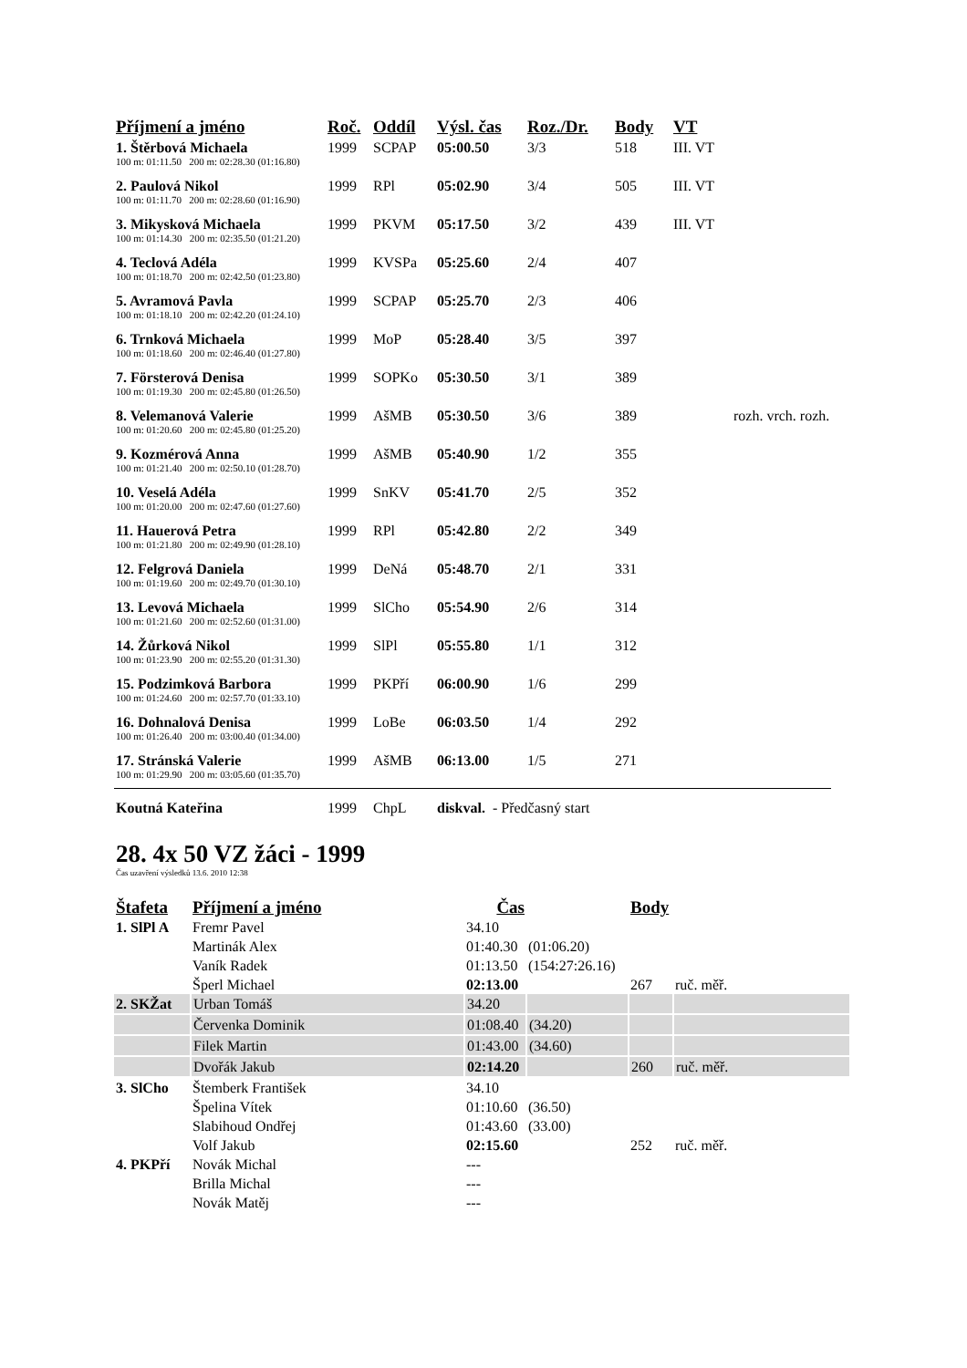| Příjmení a jméno | Roč. | Oddíl | Výsl. čas | Roz./Dr. | Body | VT | |
| --- | --- | --- | --- | --- | --- | --- | --- |
| 1. Štěrbová Michaela | 1999 | SCPAP | 05:00.50 | 3/3 | 518 | III. VT | |
| 100 m: 01:11.50 200 m: 02:28.30 (01:16.80) | | | | | | | |
| 2. Paulová Nikol | 1999 | RPl | 05:02.90 | 3/4 | 505 | III. VT | |
| 100 m: 01:11.70 200 m: 02:28.60 (01:16.90) | | | | | | | |
| 3. Mikysková Michaela | 1999 | PKVM | 05:17.50 | 3/2 | 439 | III. VT | |
| 100 m: 01:14.30 200 m: 02:35.50 (01:21.20) | | | | | | | |
| 4. Teclová Adéla | 1999 | KVSPa | 05:25.60 | 2/4 | 407 | | |
| 100 m: 01:18.70 200 m: 02:42.50 (01:23.80) | | | | | | | |
| 5. Avramová Pavla | 1999 | SCPAP | 05:25.70 | 2/3 | 406 | | |
| 100 m: 01:18.10 200 m: 02:42.20 (01:24.10) | | | | | | | |
| 6. Trnková Michaela | 1999 | MoP | 05:28.40 | 3/5 | 397 | | |
| 100 m: 01:18.60 200 m: 02:46.40 (01:27.80) | | | | | | | |
| 7. Försterová Denisa | 1999 | SOPKo | 05:30.50 | 3/1 | 389 | | |
| 100 m: 01:19.30 200 m: 02:45.80 (01:26.50) | | | | | | | |
| 8. Velemanová Valerie | 1999 | AšMB | 05:30.50 | 3/6 | 389 | | rozh. vrch. rozh. |
| 100 m: 01:20.60 200 m: 02:45.80 (01:25.20) | | | | | | | |
| 9. Kozmérová Anna | 1999 | AšMB | 05:40.90 | 1/2 | 355 | | |
| 100 m: 01:21.40 200 m: 02:50.10 (01:28.70) | | | | | | | |
| 10. Veselá Adéla | 1999 | SnKV | 05:41.70 | 2/5 | 352 | | |
| 100 m: 01:20.00 200 m: 02:47.60 (01:27.60) | | | | | | | |
| 11. Hauerová Petra | 1999 | RPl | 05:42.80 | 2/2 | 349 | | |
| 100 m: 01:21.80 200 m: 02:49.90 (01:28.10) | | | | | | | |
| 12. Felgrová Daniela | 1999 | DeNá | 05:48.70 | 2/1 | 331 | | |
| 100 m: 01:19.60 200 m: 02:49.70 (01:30.10) | | | | | | | |
| 13. Levová Michaela | 1999 | SlCho | 05:54.90 | 2/6 | 314 | | |
| 100 m: 01:21.60 200 m: 02:52.60 (01:31.00) | | | | | | | |
| 14. Žůrková Nikol | 1999 | SlPl | 05:55.80 | 1/1 | 312 | | |
| 100 m: 01:23.90 200 m: 02:55.20 (01:31.30) | | | | | | | |
| 15. Podzimková Barbora | 1999 | PKPří | 06:00.90 | 1/6 | 299 | | |
| 100 m: 01:24.60 200 m: 02:57.70 (01:33.10) | | | | | | | |
| 16. Dohnalová Denisa | 1999 | LoBe | 06:03.50 | 1/4 | 292 | | |
| 100 m: 01:26.40 200 m: 03:00.40 (01:34.00) | | | | | | | |
| 17. Stránská Valerie | 1999 | AšMB | 06:13.00 | 1/5 | 271 | | |
| 100 m: 01:29.90 200 m: 03:05.60 (01:35.70) | | | | | | | |
| Koutná Kateřina | 1999 | ChpL | diskval. - Předčasný start | | | | |
28. 4x 50 VZ žáci - 1999
Čas uzavření výsledků 13.6. 2010 12:38
| Štafeta | Příjmení a jméno | Čas | | Body | |
| --- | --- | --- | --- | --- | --- |
| 1. SlPl A | Fremr Pavel | 34.10 | | | |
| | Martinák Alex | 01:40.30 | (01:06.20) | | |
| | Vaník Radek | 01:13.50 | (154:27:26.16) | | |
| | Šperl Michael | 02:13.00 | | 267 | ruč. měř. |
| 2. SKŽat | Urban Tomáš | 34.20 | | | |
| | Červenka Dominik | 01:08.40 | (34.20) | | |
| | Filek Martin | 01:43.00 | (34.60) | | |
| | Dvořák Jakub | 02:14.20 | | 260 | ruč. měř. |
| 3. SlCho | Štemberk František | 34.10 | | | |
| | Špelina Vítek | 01:10.60 | (36.50) | | |
| | Slabihoud Ondřej | 01:43.60 | (33.00) | | |
| | Volf Jakub | 02:15.60 | | 252 | ruč. měř. |
| 4. PKPří | Novák Michal | --- | | | |
| | Brilla Michal | --- | | | |
| | Novák Matěj | --- | | | |